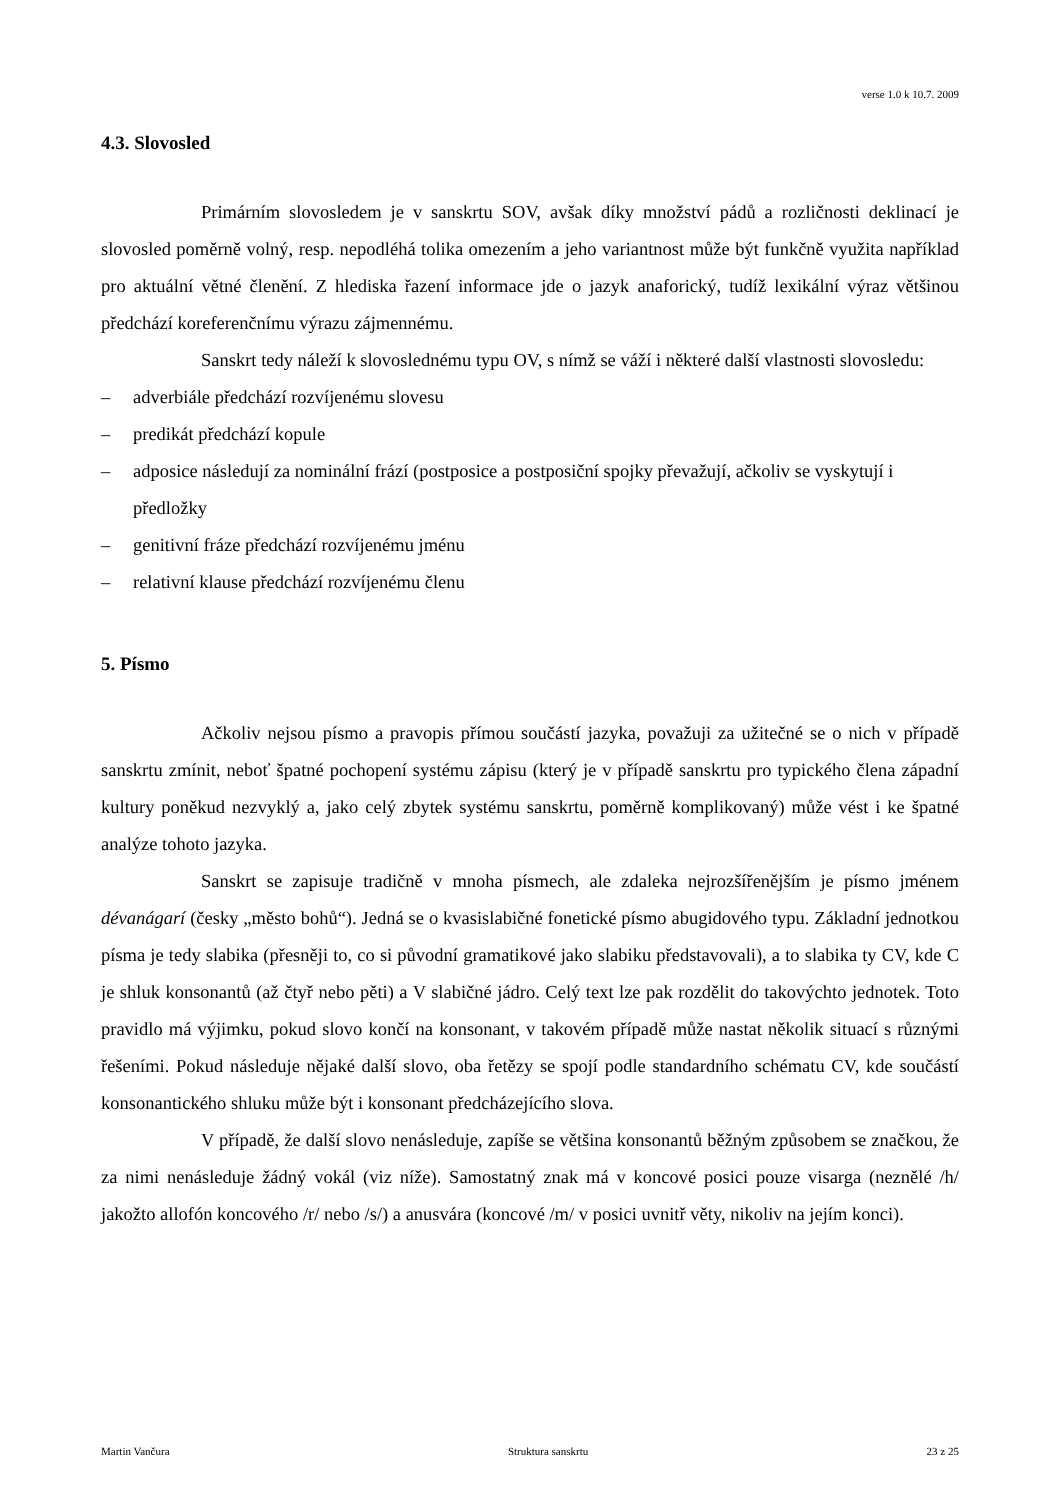verse 1.0 k 10.7. 2009
4.3. Slovosled
Primárním slovosledem je v sanskrtu SOV, avšak díky množství pádů a rozličnosti deklinací je slovosled poměrně volný, resp. nepodléhá tolika omezením a jeho variantnost může být funkčně využita například pro aktuální větné členění. Z hlediska řazení informace jde o jazyk anaforický, tudíž lexikální výraz většinou předchází koreferenčnímu výrazu zájmennému.
Sanskrt tedy náleží k slovoslednému typu OV, s nímž se váží i některé další vlastnosti slovosledu:
– adverbiále předchází rozvíjenému slovesu
– predikát předchází kopule
– adposice následují za nominální frází (postposice a postposiční spojky převažují, ačkoliv se vyskytují i předložky
– genitivní fráze předchází rozvíjenému jménu
– relativní klause předchází rozvíjenému členu
5. Písmo
Ačkoliv nejsou písmo a pravopis přímou součástí jazyka, považuji za užitečné se o nich v případě sanskrtu zmínit, neboť špatné pochopení systému zápisu (který je v případě sanskrtu pro typického člena západní kultury poněkud nezvyklý a, jako celý zbytek systému sanskrtu, poměrně komplikovaný) může vést i ke špatné analýze tohoto jazyka.
Sanskrt se zapisuje tradičně v mnoha písmech, ale zdaleka nejrozšířenějším je písmo jménem dévanágarí (česky „město bohů“). Jedná se o kvasislabičné fonetické písmo abugidového typu. Základní jednotkou písma je tedy slabika (přesněji to, co si původní gramatikové jako slabiku představovali), a to slabika ty CV, kde C je shluk konsonantů (až čtyř nebo pěti) a V slabičné jádro. Celý text lze pak rozdělit do takovýchto jednotek. Toto pravidlo má výjimku, pokud slovo končí na konsonant, v takovém případě může nastat několik situací s různými řešeními. Pokud následuje nějaké další slovo, oba řetězy se spojí podle standardního schématu CV, kde součástí konsonantického shluku může být i konsonant předcházejícího slova.
V případě, že další slovo nenásleduje, zapíše se většina konsonantů běžným způsobem se značkou, že za nimi nenásleduje žádný vokál (viz níže). Samostatný znak má v koncové posici pouze visarga (neznělé /h/ jakožto allofón koncového /r/ nebo /s/) a anusvára (koncové /m/ v posici uvnitř věty, nikoliv na jejím konci).
Martin Vančura Struktura sanskrtu 23 z 25